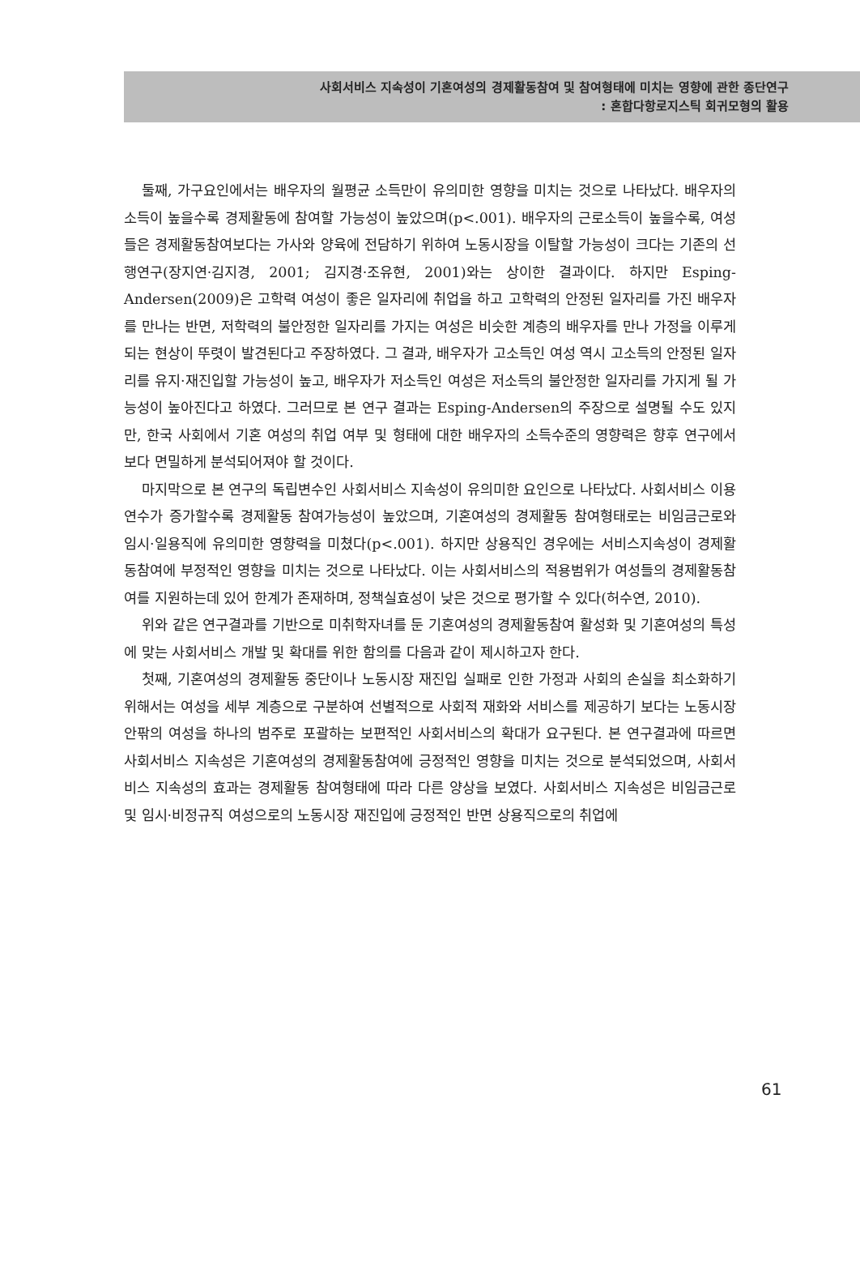사회서비스 지속성이 기혼여성의 경제활동참여 및 참여형태에 미치는 영향에 관한 종단연구
: 혼합다항로지스틱 회귀모형의 활용
둘째, 가구요인에서는 배우자의 월평균 소득만이 유의미한 영향을 미치는 것으로 나타났다. 배우자의 소득이 높을수록 경제활동에 참여할 가능성이 높았으며(p<.001). 배우자의 근로소득이 높을수록, 여성들은 경제활동참여보다는 가사와 양육에 전담하기 위하여 노동시장을 이탈할 가능성이 크다는 기존의 선행연구(장지연·김지경, 2001; 김지경·조유현, 2001)와는 상이한 결과이다. 하지만 Esping-Andersen(2009)은 고학력 여성이 좋은 일자리에 취업을 하고 고학력의 안정된 일자리를 가진 배우자를 만나는 반면, 저학력의 불안정한 일자리를 가지는 여성은 비슷한 계층의 배우자를 만나 가정을 이루게 되는 현상이 뚜렷이 발견된다고 주장하였다. 그 결과, 배우자가 고소득인 여성 역시 고소득의 안정된 일자리를 유지·재진입할 가능성이 높고, 배우자가 저소득인 여성은 저소득의 불안정한 일자리를 가지게 될 가능성이 높아진다고 하였다. 그러므로 본 연구 결과는 Esping-Andersen의 주장으로 설명될 수도 있지만, 한국 사회에서 기혼 여성의 취업 여부 및 형태에 대한 배우자의 소득수준의 영향력은 향후 연구에서 보다 면밀하게 분석되어져야 할 것이다.
마지막으로 본 연구의 독립변수인 사회서비스 지속성이 유의미한 요인으로 나타났다. 사회서비스 이용연수가 증가할수록 경제활동 참여가능성이 높았으며, 기혼여성의 경제활동 참여형태로는 비임금근로와 임시·일용직에 유의미한 영향력을 미쳤다(p<.001). 하지만 상용직인 경우에는 서비스지속성이 경제활동참여에 부정적인 영향을 미치는 것으로 나타났다. 이는 사회서비스의 적용범위가 여성들의 경제활동참여를 지원하는데 있어 한계가 존재하며, 정책실효성이 낮은 것으로 평가할 수 있다(허수연, 2010).
위와 같은 연구결과를 기반으로 미취학자녀를 둔 기혼여성의 경제활동참여 활성화 및 기혼여성의 특성에 맞는 사회서비스 개발 및 확대를 위한 함의를 다음과 같이 제시하고자 한다.
첫째, 기혼여성의 경제활동 중단이나 노동시장 재진입 실패로 인한 가정과 사회의 손실을 최소화하기 위해서는 여성을 세부 계층으로 구분하여 선별적으로 사회적 재화와 서비스를 제공하기 보다는 노동시장 안팎의 여성을 하나의 범주로 포괄하는 보편적인 사회서비스의 확대가 요구된다. 본 연구결과에 따르면 사회서비스 지속성은 기혼여성의 경제활동참여에 긍정적인 영향을 미치는 것으로 분석되었으며, 사회서비스 지속성의 효과는 경제활동 참여형태에 따라 다른 양상을 보였다. 사회서비스 지속성은 비임금근로 및 임시·비정규직 여성으로의 노동시장 재진입에 긍정적인 반면 상용직으로의 취업에
61